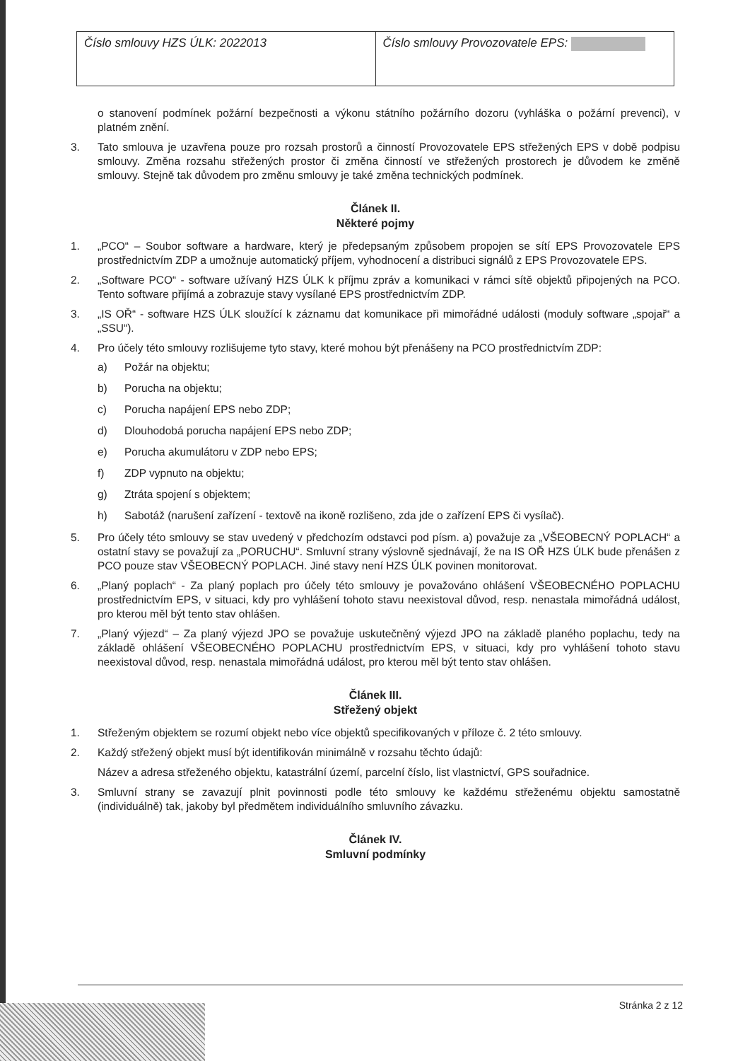| Číslo smlouvy HZS ÚLK: 2022013 | Číslo smlouvy Provozovatele EPS: |
o stanovení podmínek požární bezpečnosti a výkonu státního požárního dozoru (vyhláška o požární prevenci), v platném znění.
3. Tato smlouva je uzavřena pouze pro rozsah prostorů a činností Provozovatele EPS střežených EPS v době podpisu smlouvy. Změna rozsahu střežených prostor či změna činností ve střežených prostorech je důvodem ke změně smlouvy. Stejně tak důvodem pro změnu smlouvy je také změna technických podmínek.
Článek II.
Některé pojmy
1. „PCO“ – Soubor software a hardware, který je předepsaným způsobem propojen se sítí EPS Provozovatele EPS prostřednictvím ZDP a umožnuje automatický příjem, vyhodnocení a distribuci signálů z EPS Provozovatele EPS.
2. „Software PCO“ - software užívaný HZS ÚLK k příjmu zpráv a komunikaci v rámci sítě objektů připojených na PCO. Tento software přijímá a zobrazuje stavy vysílané EPS prostřednictvím ZDP.
3. „IS OŘ“ - software HZS ÚLK sloužící k záznamu dat komunikace při mimořádné události (moduly software „spojař“ a „SSU“).
4. Pro účely této smlouvy rozlišujeme tyto stavy, které mohou být přenášeny na PCO prostřednictvím ZDP:
a) Požár na objektu;
b) Porucha na objektu;
c) Porucha napájení EPS nebo ZDP;
d) Dlouhodobá porucha napájení EPS nebo ZDP;
e) Porucha akumulátoru v ZDP nebo EPS;
f) ZDP vypnuto na objektu;
g) Ztráta spojení s objektem;
h) Sabotáž (narušení zařízení - textově na ikoně rozlišeno, zda jde o zařízení EPS či vysílač).
5. Pro účely této smlouvy se stav uvedený v předchozím odstavci pod písm. a) považuje za „VŠEOBECNÝ POPLACH“ a ostatní stavy se považují za „PORUCHU“. Smluvní strany výslovně sjednávají, že na IS OŘ HZS ÚLK bude přenášen z PCO pouze stav VŠEOBECNÝ POPLACH. Jiné stavy není HZS ÚLK povinen monitorovat.
6. „Planý poplach“ - Za planý poplach pro účely této smlouvy je považováno ohlášení VŠEOBECNÉHO POPLACHU prostřednictvím EPS, v situaci, kdy pro vyhlášení tohoto stavu neexistoval důvod, resp. nenastala mimořádná událost, pro kterou měl být tento stav ohlášen.
7. „Planý výjezd“ – Za planý výjezd JPO se považuje uskutečněný výjezd JPO na základě planého poplachu, tedy na základě ohlášení VŠEOBECNÉHO POPLACHU prostřednictvím EPS, v situaci, kdy pro vyhlášení tohoto stavu neexistoval důvod, resp. nenastala mimořádná událost, pro kterou měl být tento stav ohlášen.
Článek III.
Střežený objekt
1. Střeženým objektem se rozumí objekt nebo více objektů specifikovaných v příloze č. 2 této smlouvy.
2. Každý střežený objekt musí být identifikován minimálně v rozsahu těchto údajů:
Název a adresa střeženého objektu, katastrální území, parcelní číslo, list vlastnictví, GPS souřadnice.
3. Smluvní strany se zavazují plnit povinnosti podle této smlouvy ke každému střeženému objektu samostatně (individuálně) tak, jakoby byl předmětem individuálního smluvního závazku.
Článek IV.
Smluvní podmínky
Stránka 2 z 12